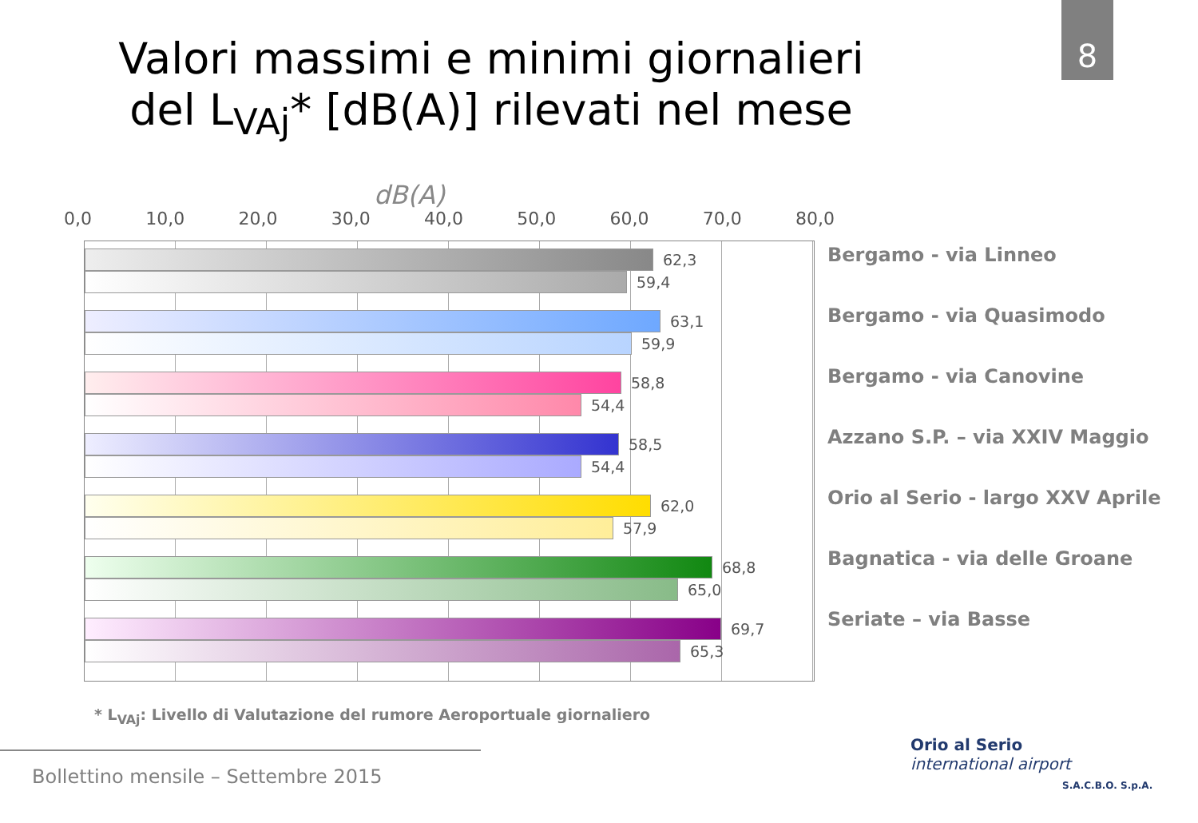8
Valori massimi e minimi giornalieri
del L<sub>VAj</sub>* [dB(A)] rilevati nel mese
dB(A)
0,0 10,0 20,0 30,0 40,0 50,0 60,0 70,0 80,0
62,3
59,4
63,1
59,9
58,8
54,4
58,5
54,4
62,0
57,9
68,8
65,0
69,7
65,3
Bergamo - via Linneo
Bergamo - via Quasimodo
Bergamo - via Canovine
Azzano S.P. – via XXIV Maggio
Orio al Serio - largo XXV Aprile
Bagnatica - via delle Groane
Seriate – via Basse
* L<sub>VAj</sub>: Livello di Valutazione del rumore Aeroportuale giornaliero
Bollettino mensile – Settembre 2015
Orio al Serio
international airport
S.A.C.B.O. S.p.A.